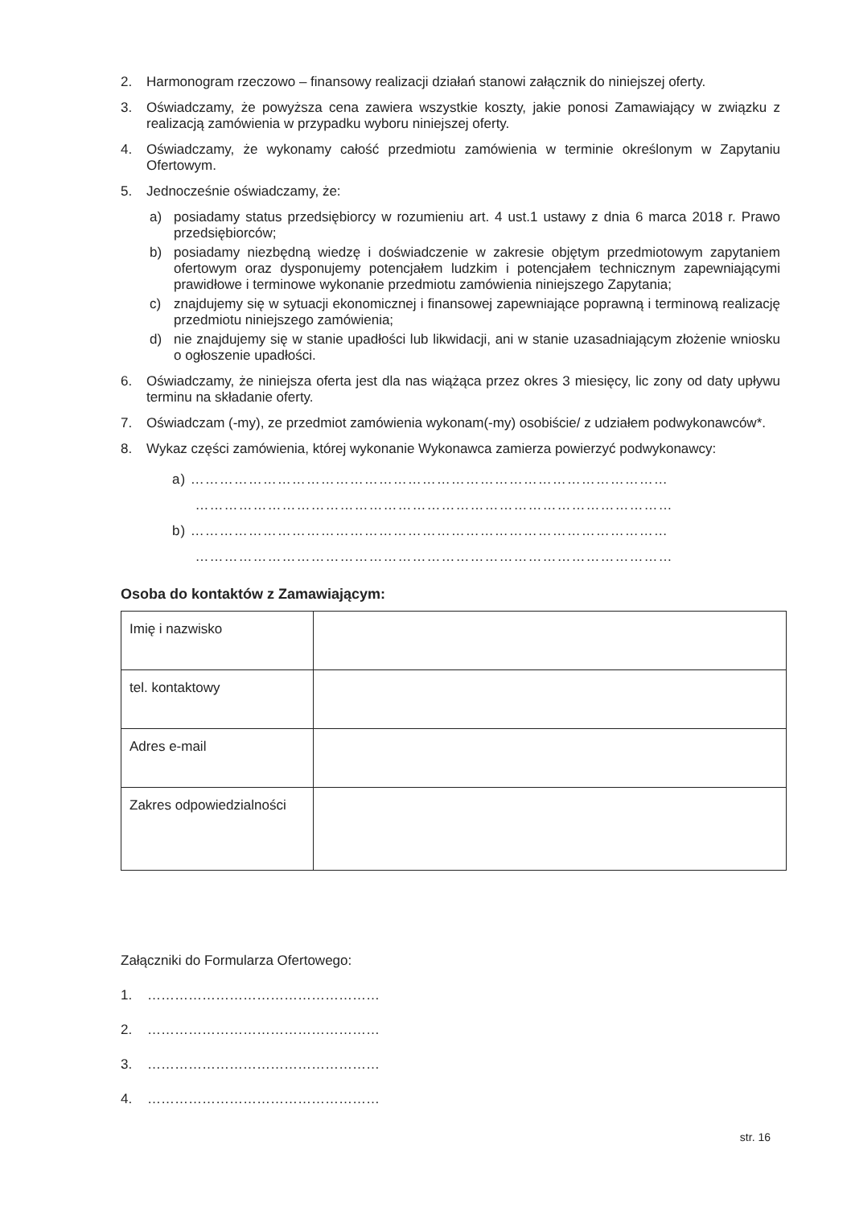2. Harmonogram rzeczowo – finansowy realizacji działań stanowi załącznik do niniejszej oferty.
3. Oświadczamy, że powyższa cena zawiera wszystkie koszty, jakie ponosi Zamawiający w związku z realizacją zamówienia w przypadku wyboru niniejszej oferty.
4. Oświadczamy, że wykonamy całość przedmiotu zamówienia w terminie określonym w Zapytaniu Ofertowym.
5. Jednocześnie oświadczamy, że:
a) posiadamy status przedsiębiorcy w rozumieniu art. 4 ust.1 ustawy z dnia 6 marca 2018 r. Prawo przedsiębiorców;
b) posiadamy niezbędną wiedzę i doświadczenie w zakresie objętym przedmiotowym zapytaniem ofertowym oraz dysponujemy potencjałem ludzkim i potencjałem technicznym zapewniającymi prawidłowe i terminowe wykonanie przedmiotu zamówienia niniejszego Zapytania;
c) znajdujemy się w sytuacji ekonomicznej i finansowej zapewniające poprawną i terminową realizację przedmiotu niniejszego zamówienia;
d) nie znajdujemy się w stanie upadłości lub likwidacji, ani w stanie uzasadniającym złożenie wniosku o ogłoszenie upadłości.
6. Oświadczamy, że niniejsza oferta jest dla nas wiążąca przez okres 3 miesięcy, lic zony od daty upływu terminu na składanie oferty.
7. Oświadczam (-my), ze przedmiot zamówienia wykonam(-my) osobiście/ z udziałem podwykonawców*.
8. Wykaz części zamówienia, której wykonanie Wykonawca zamierza powierzyć podwykonawcy:
a) ………………………………………………………………………………………
………………………………………………………………………………………
b) ………………………………………………………………………………………
………………………………………………………………………………………
Osoba do kontaktów z Zamawiającym:
| Imię i nazwisko | |
| tel. kontaktowy | |
| Adres e-mail | |
| Zakres odpowiedzialności | |
Załączniki do Formularza Ofertowego:
1. ……………………………………………
2. ……………………………………………
3. ……………………………………………
4. ……………………………………………
str. 16